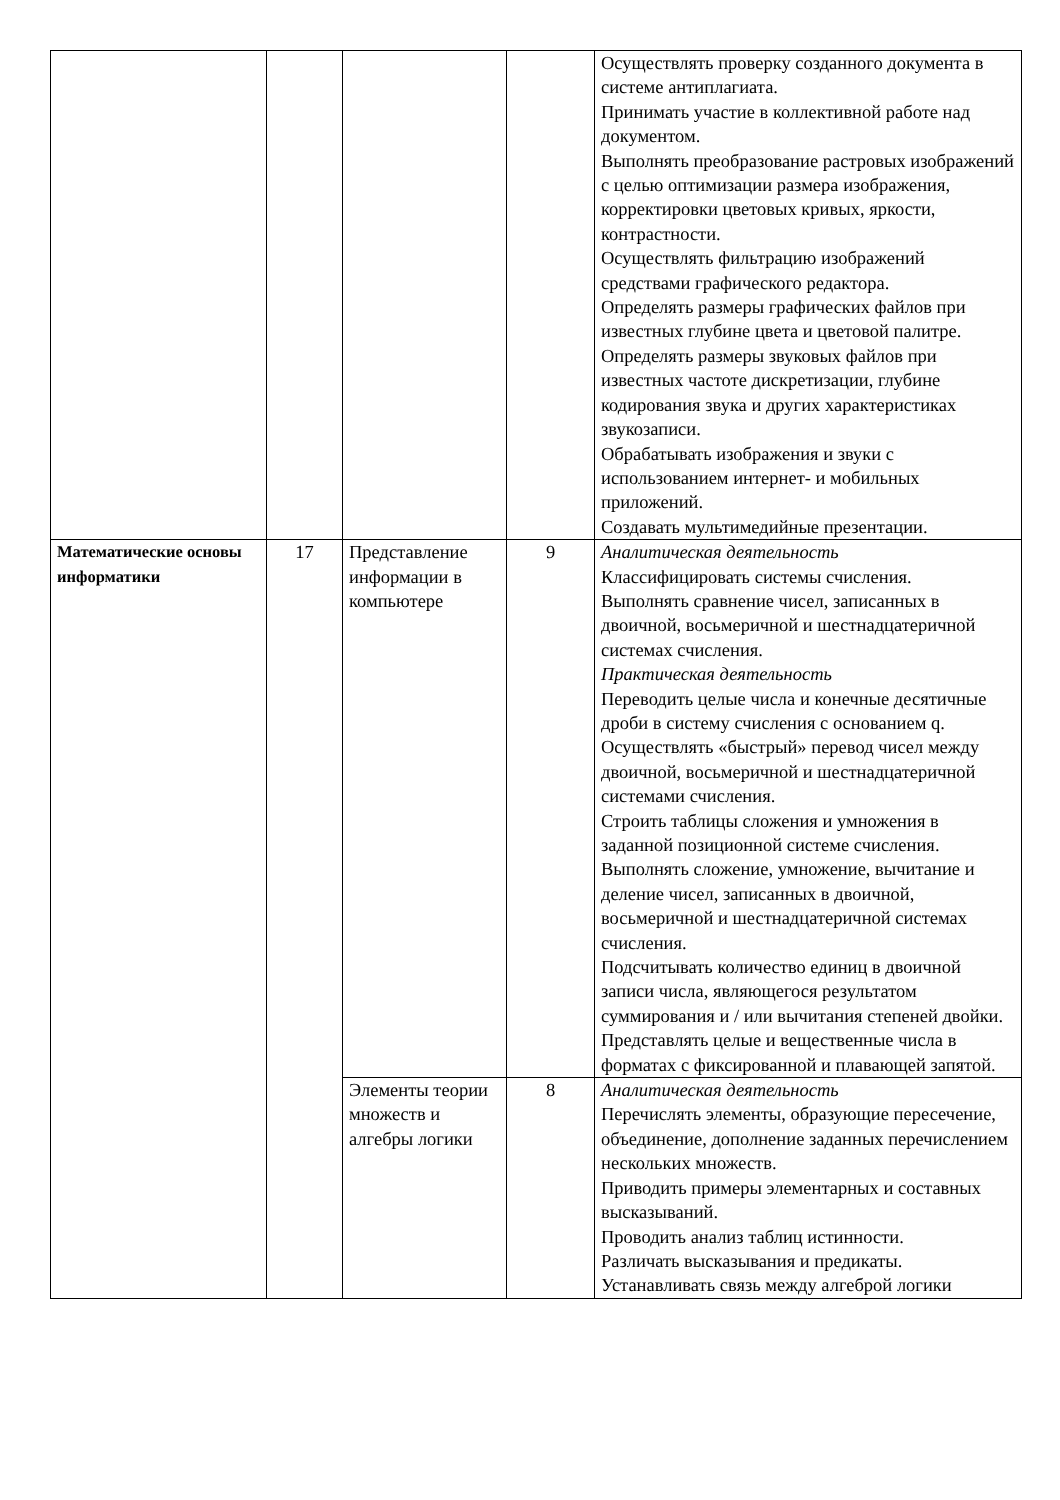| | | | | Осуществлять проверку созданного документа в системе антиплагиата. Принимать участие в коллективной работе над документом. Выполнять преобразование растровых изображений с целью оптимизации размера изображения, корректировки цветовых кривых, яркости, контрастности. Осуществлять фильтрацию изображений средствами графического редактора. Определять размеры графических файлов при известных глубине цвета и цветовой палитре. Определять размеры звуковых файлов при известных частоте дискретизации, глубине кодирования звука и других характеристиках звукозаписи. Обрабатывать изображения и звуки с использованием интернет- и мобильных приложений. Создавать мультимедийные презентации. |
| Математические основы информатики | 17 | Представление информации в компьютере | 9 | Аналитическая деятельность Классифицировать системы счисления. Выполнять сравнение чисел, записанных в двоичной, восьмеричной и шестнадцатеричной системах счисления. Практическая деятельность Переводить целые числа и конечные десятичные дроби в систему счисления с основанием q. Осуществлять «быстрый» перевод чисел между двоичной, восьмеричной и шестнадцатеричной системами счисления. Строить таблицы сложения и умножения в заданной позиционной системе счисления. Выполнять сложение, умножение, вычитание и деление чисел, записанных в двоичной, восьмеричной и шестнадцатеричной системах счисления. Подсчитывать количество единиц в двоичной записи числа, являющегося результатом суммирования и / или вычитания степеней двойки. Представлять целые и вещественные числа в форматах с фиксированной и плавающей запятой. |
| | | Элементы теории множеств и алгебры логики | 8 | Аналитическая деятельность Перечислять элементы, образующие пересечение, объединение, дополнение заданных перечислением нескольких множеств. Приводить примеры элементарных и составных высказываний. Проводить анализ таблиц истинности. Различать высказывания и предикаты. Устанавливать связь между алгеброй логики |